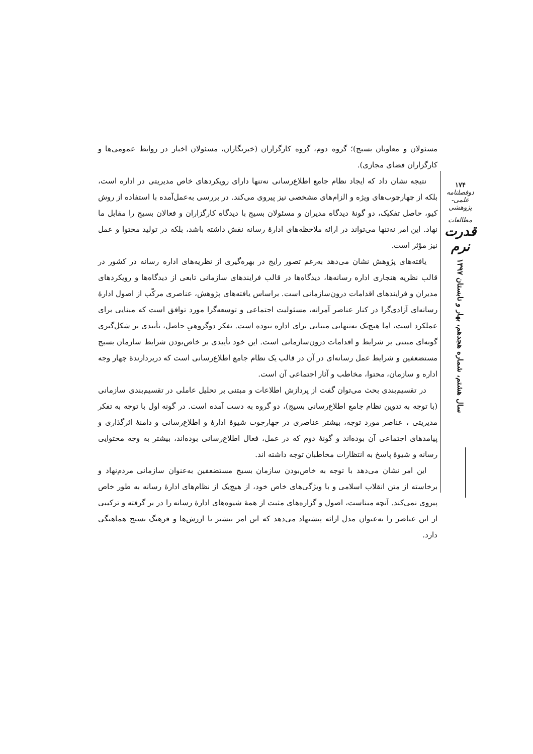مسئولان و معاونان بسیج)؛ گروه دوم، گروه کارگزاران (خبرنگاران، مسئولان اخبار در روابط عمومی‌ها و کارگزاران فضای مجازی).
نتیجه نشان داد که ایجاد نظام جامع اطلاع‌رسانی نه‌تنها دارای رویکردهای خاص مدیریتی در اداره است، بلکه از چهارچوب‌های ویژه و الزام‌های مشخصی نیز پیروی می‌کند. در بررسی به‌عمل‌آمده با استفاده از روش کیو، حاصل تفکیک، دو گونهٔ دیدگاه مدیران و مسئولان بسیج با دیدگاه کارگزاران و فعالان بسیج را مقابل ما نهاد. این امر نه‌تنها می‌تواند در ارائه ملاحظه‌های ادارهٔ رسانه نقش داشته باشد، بلکه در تولید محتوا و عمل نیز مؤثر است.
یافته‌های پژوهش نشان می‌دهد به‌رغم تصور رایج در بهره‌گیری از نظریه‌های اداره رسانه در کشور در قالب نظریه هنجاری اداره رسانه‌ها، دیدگاه‌ها در قالب فرایندهای سازمانی تابعی از دیدگاه‌ها و رویکردهای مدیران و فرایندهای اقدامات درون‌سازمانی است. براساس یافته‌های پژوهش، عناصری مرکّب از اصول ادارهٔ رسانه‌ای آزادی‌گرا در کنار عناصر آمرانه، مسئولیت اجتماعی و توسعه‌گرا مورد توافق است که مبنایی برای عملکرد است، اما هیچ‌یک به‌تنهایی مبنایی برای اداره نبوده است. تفکر دوگروهیِ حاصل، تأییدی بر شکل‌گیری گونه‌ای مبتنی بر شرایط و اقدامات درون‌سازمانی است. این خود تأییدی بر خاص‌بودن شرایط سازمان بسیج مستضعفین و شرایط عمل رسانه‌ای در آن در قالب یک نظام جامع اطلاع‌رسانی است که دربردارندهٔ چهار وجه اداره و سازمان، محتوا، مخاطب و آثار اجتماعی آن است.
در تقسیم‌بندی بحث می‌توان گفت از پردازش اطلاعات و مبتنی بر تحلیل عاملی در تقسیم‌بندی سازمانی (با توجه به تدوین نظام جامع اطلاع‌رسانی بسیج)، دو گروه به دست آمده است. در گونه اول با توجه به تفکر مدیریتی ، عناصر مورد توجه، بیشتر عناصری در چهارچوب شیوهٔ ادارهٔ و اطلاع‌رسانی و دامنهٔ اثرگذاری و پیامدهای اجتماعی آن بوده‌اند و گونهٔ دوم که در عمل، فعال اطلاع‌رسانی بوده‌اند، بیشتر به وجه محتوایی رسانه و شیوهٔ پاسخ به انتظارات مخاطبان توجه داشته اند.
این امر نشان می‌دهد با توجه به خاص‌بودن سازمان بسیج مستضعفین به‌عنوان سازمانی مردم‌نهاد و برخاسته از متن انقلاب اسلامی و با ویژگی‌های خاص خود، از هیچ‌یک از نظام‌های ادارهٔ رسانه به طور خاص پیروی نمی‌کند. آنچه مبناست، اصول و گزاره‌های مثبت از همهٔ شیوه‌های ادارهٔ رسانه را در بر گرفته و ترکیبی از این عناصر را به‌عنوان مدل ارائه پیشنهاد می‌دهد که این امر بیشتر با ارزش‌ها و فرهنگ بسیج هماهنگی دارد.
۱۷۴
دوفصلنامه علمی-پژوهشی
مطالعات
قدرت نرم
سال هشتم، شماره هجدهم، بهار و تابستان ۱۳۹۷